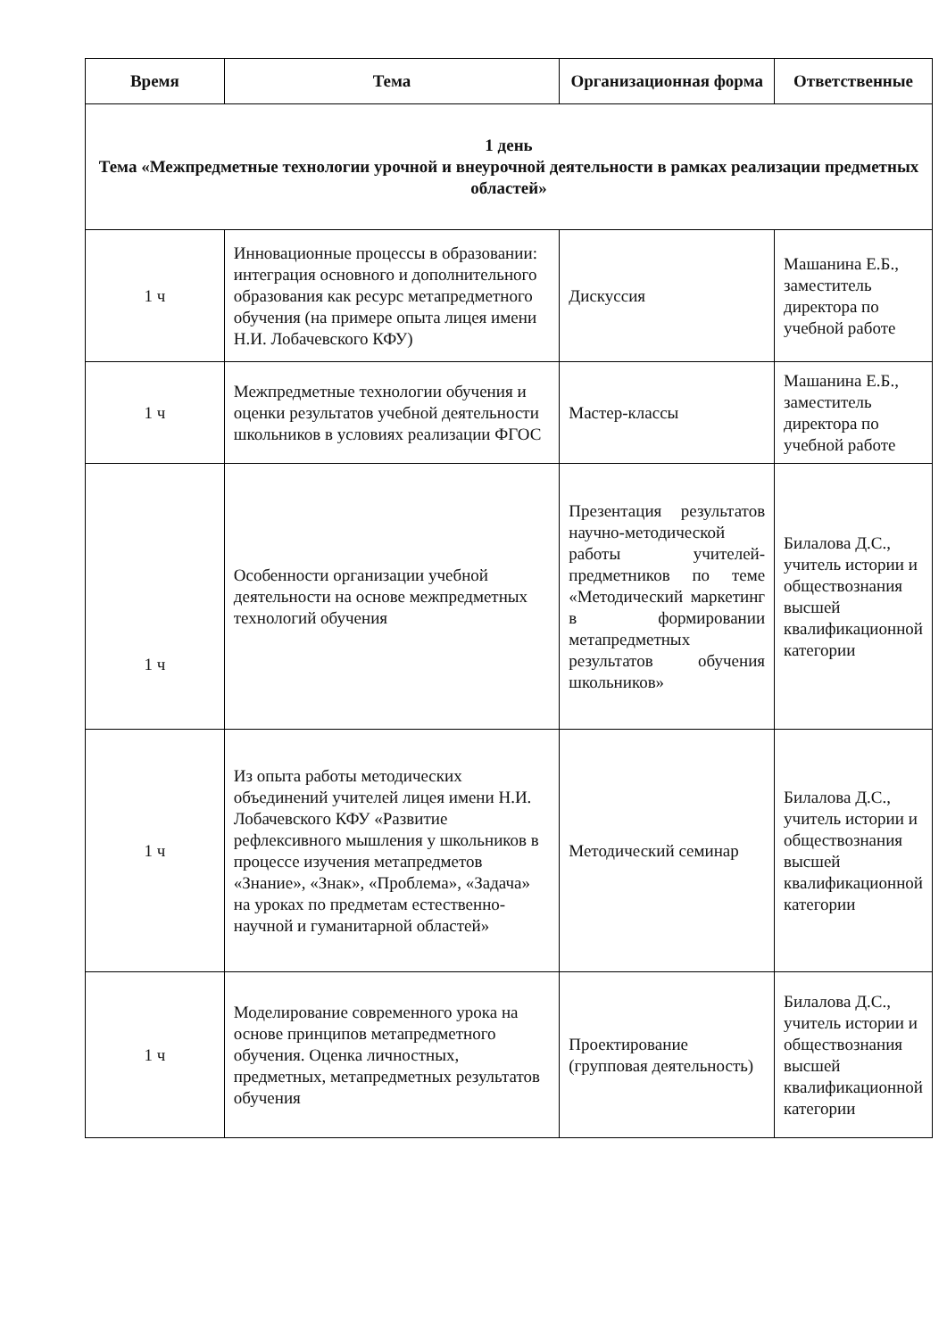| Время | Тема | Организационная форма | Ответственные |
| --- | --- | --- | --- |
| 1 день Тема «Межпредметные технологии урочной и внеурочной деятельности в рамках реализации предметных областей» | | | |
| 1 ч | Инновационные процессы в образовании: интеграция основного и дополнительного образования как ресурс метапредметного обучения (на примере опыта лицея имени Н.И. Лобачевского КФУ) | Дискуссия | Машанина Е.Б., заместитель директора по учебной работе |
| 1 ч | Межпредметные технологии обучения и оценки результатов учебной деятельности школьников в условиях реализации ФГОС | Мастер-классы | Машанина Е.Б., заместитель директора по учебной работе |
| 1 ч | Особенности организации учебной деятельности на основе межпредметных технологий обучения | Презентация результатов научно-методической работы учителей-предметников по теме «Методический маркетинг в формировании метапредметных результатов обучения школьников» | Билалова Д.С., учитель истории и обществознания высшей квалификационной категории |
| 1 ч | Из опыта работы методических объединений учителей лицея имени Н.И. Лобачевского КФУ «Развитие рефлексивного мышления у школьников в процессе изучения метапредметов «Знание», «Знак», «Проблема», «Задача» на уроках по предметам естественно-научной и гуманитарной областей» | Методический семинар | Билалова Д.С., учитель истории и обществознания высшей квалификационной категории |
| 1 ч | Моделирование современного урока на основе принципов метапредметного обучения. Оценка личностных, предметных, метапредметных результатов обучения | Проектирование (групповая деятельность) | Билалова Д.С., учитель истории и обществознания высшей квалификационной категории |